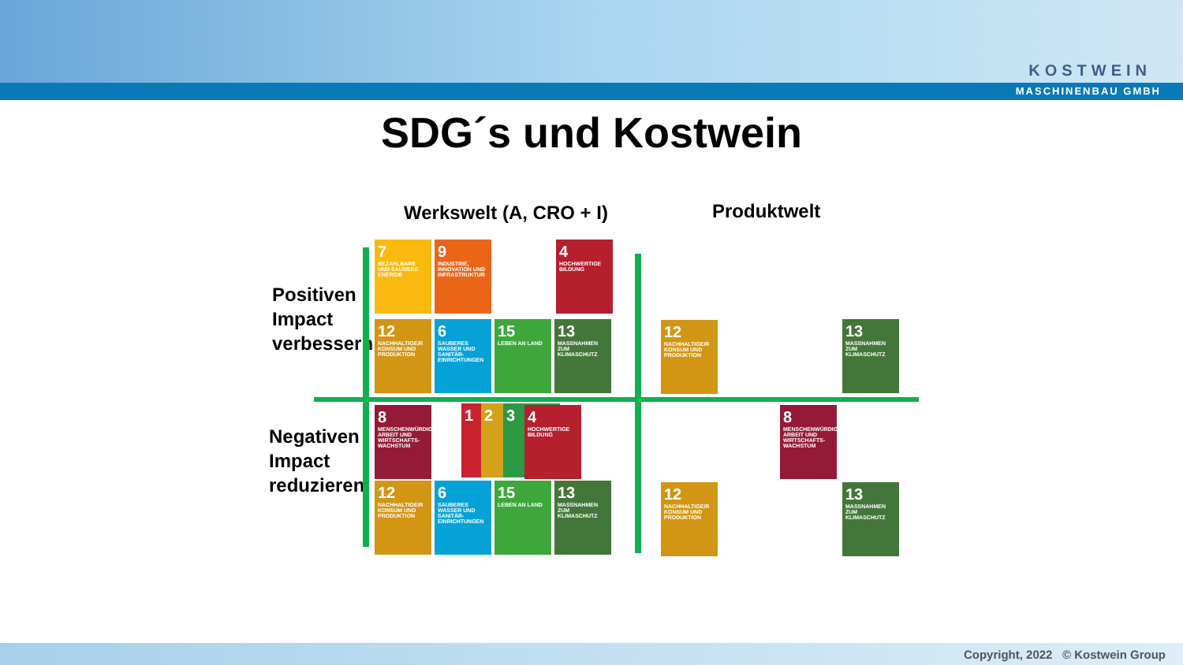KOSTWEIN
MASCHINENBAU GMBH
SDG´s und Kostwein
Werkswelt (A, CRO + I) Produktwelt
Positiven
Impact
verbessern
Negativen
Impact
reduzieren
7
BEZAHLBARE UND SAUBERE ENERGIE
9
INDUSTRIE, INNOVATION UND INFRASTRUKTUR
4
HOCHWERTIGE BILDUNG
12
NACHHALTIGE/R KONSUM UND PRODUKTION
6
SAUBERES WASSER UND SANITÄR-EINRICHTUNGEN
15
LEBEN AN LAND
13
MASSNAHMEN ZUM KLIMASCHUTZ
8
MENSCHENWÜRDIGE ARBEIT UND WIRTSCHAFTS-WACHSTUM
1 2 3
4
HOCHWERTIGE BILDUNG
12
NACHHALTIGE/R KONSUM UND PRODUKTION
6
SAUBERES WASSER UND SANITÄR-EINRICHTUNGEN
15
LEBEN AN LAND
13
MASSNAHMEN ZUM KLIMASCHUTZ
12
NACHHALTIGE/R KONSUM UND PRODUKTION
13
MASSNAHMEN ZUM KLIMASCHUTZ
8
MENSCHENWÜRDIGE ARBEIT UND WIRTSCHAFTS-WACHSTUM
12
NACHHALTIGE/R KONSUM UND PRODUKTION
13
MASSNAHMEN ZUM KLIMASCHUTZ
Copyright, 2022 © Kostwein Group